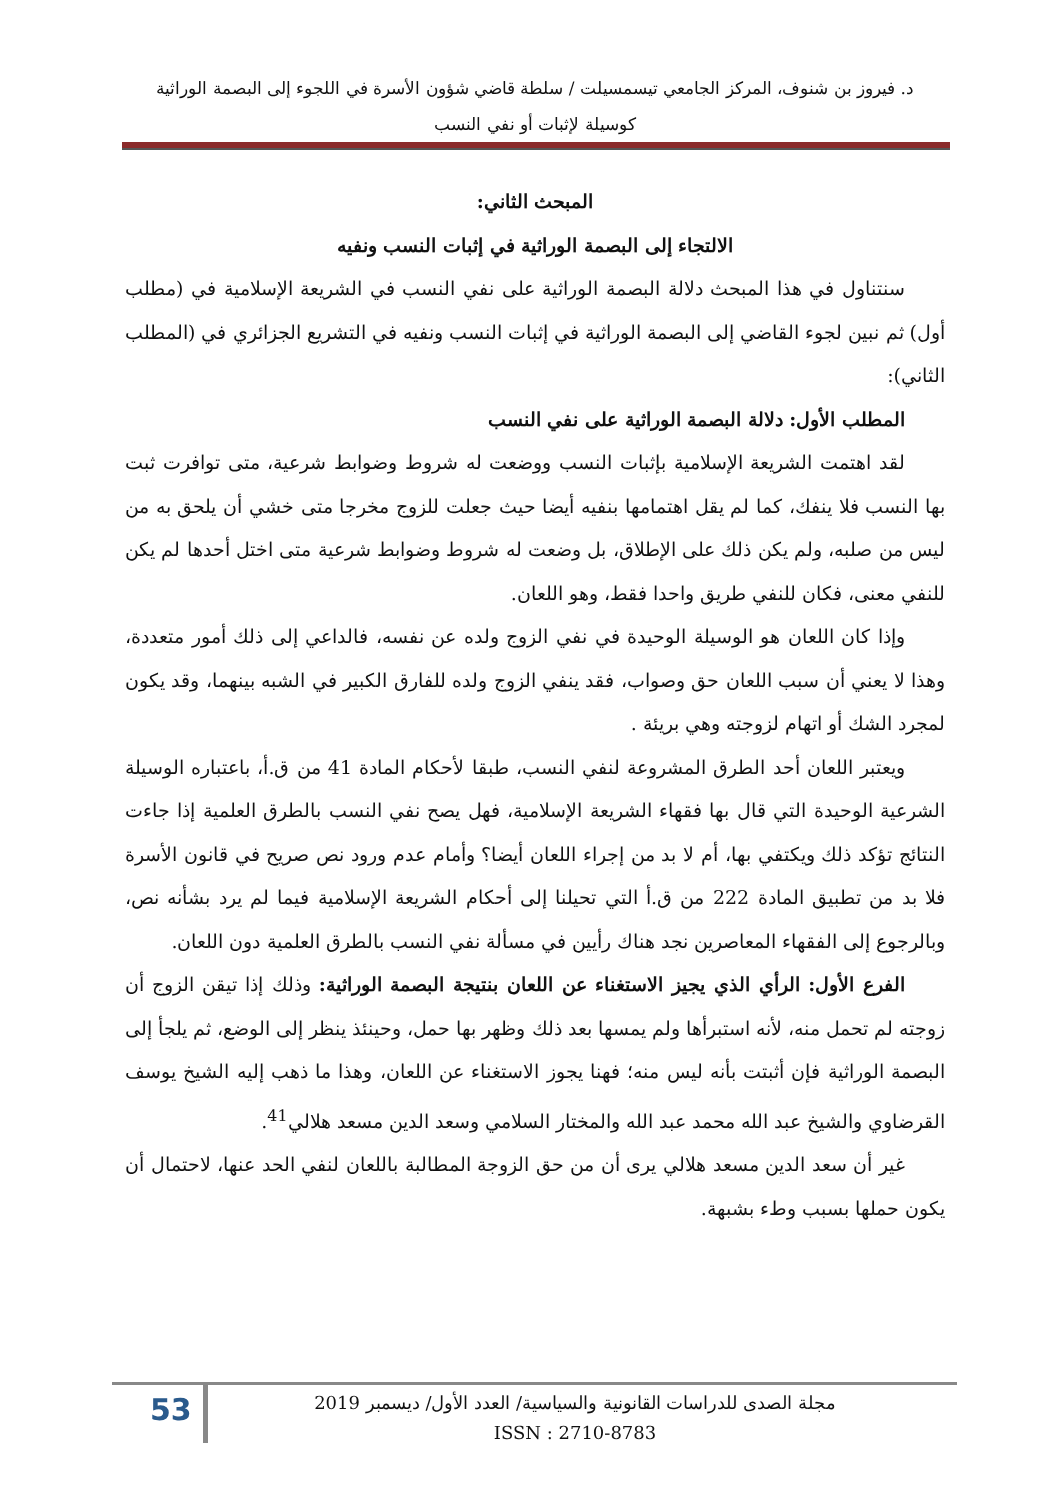د. فيروز بن شنوف، المركز الجامعي تيسمسيلت / سلطة قاضي شؤون الأسرة في اللجوء إلى البصمة الوراثية
كوسيلة لإثبات أو نفي النسب
المبحث الثاني:
الالتجاء إلى البصمة الوراثية في إثبات النسب ونفيه
سنتناول في هذا المبحث دلالة البصمة الوراثية على نفي النسب في الشريعة الإسلامية في (مطلب أول) ثم نبين لجوء القاضي إلى البصمة الوراثية في إثبات النسب ونفيه في التشريع الجزائري في (المطلب الثاني):
المطلب الأول: دلالة البصمة الوراثية على نفي النسب
لقد اهتمت الشريعة الإسلامية بإثبات النسب ووضعت له شروط وضوابط شرعية، متى توافرت ثبت بها النسب فلا ينفك، كما لم يقل اهتمامها بنفيه أيضا حيث جعلت للزوج مخرجا متى خشي أن يلحق به من ليس من صلبه، ولم يكن ذلك على الإطلاق، بل وضعت له شروط وضوابط شرعية متى اختل أحدها لم يكن للنفي معنى، فكان للنفي طريق واحدا فقط، وهو اللعان.
وإذا كان اللعان هو الوسيلة الوحيدة في نفي الزوج ولده عن نفسه، فالداعي إلى ذلك أمور متعددة، وهذا لا يعني أن سبب اللعان حق وصواب، فقد ينفي الزوج ولده للفارق الكبير في الشبه بينهما، وقد يكون لمجرد الشك أو اتهام لزوجته وهي بريئة .
ويعتبر اللعان أحد الطرق المشروعة لنفي النسب، طبقا لأحكام المادة 41 من ق.أ، باعتباره الوسيلة الشرعية الوحيدة التي قال بها فقهاء الشريعة الإسلامية، فهل يصح نفي النسب بالطرق العلمية إذا جاءت النتائج تؤكد ذلك ويكتفي بها، أم لا بد من إجراء اللعان أيضا؟ وأمام عدم ورود نص صريح في قانون الأسرة فلا بد من تطبيق المادة 222 من ق.أ التي تحيلنا إلى أحكام الشريعة الإسلامية فيما لم يرد بشأنه نص، وبالرجوع إلى الفقهاء المعاصرين نجد هناك رأيين في مسألة نفي النسب بالطرق العلمية دون اللعان.
الفرع الأول: الرأي الذي يجيز الاستغناء عن اللعان بنتيجة البصمة الوراثية: وذلك إذا تيقن الزوج أن زوجته لم تحمل منه، لأنه استبرأها ولم يمسها بعد ذلك وظهر بها حمل، وحينئذ ينظر إلى الوضع، ثم يلجأ إلى البصمة الوراثية فإن أثبتت بأنه ليس منه؛ فهنا يجوز الاستغناء عن اللعان، وهذا ما ذهب إليه الشيخ يوسف القرضاوي والشيخ عبد الله محمد عبد الله والمختار السلامي وسعد الدين مسعد هلالي<sup>41</sup>.
غير أن سعد الدين مسعد هلالي يرى أن من حق الزوجة المطالبة باللعان لنفي الحد عنها، لاحتمال أن يكون حملها بسبب وطء بشبهة.
53
مجلة الصدى للدراسات القانونية والسياسية/ العدد الأول/ ديسمبر 2019
ISSN : 2710-8783